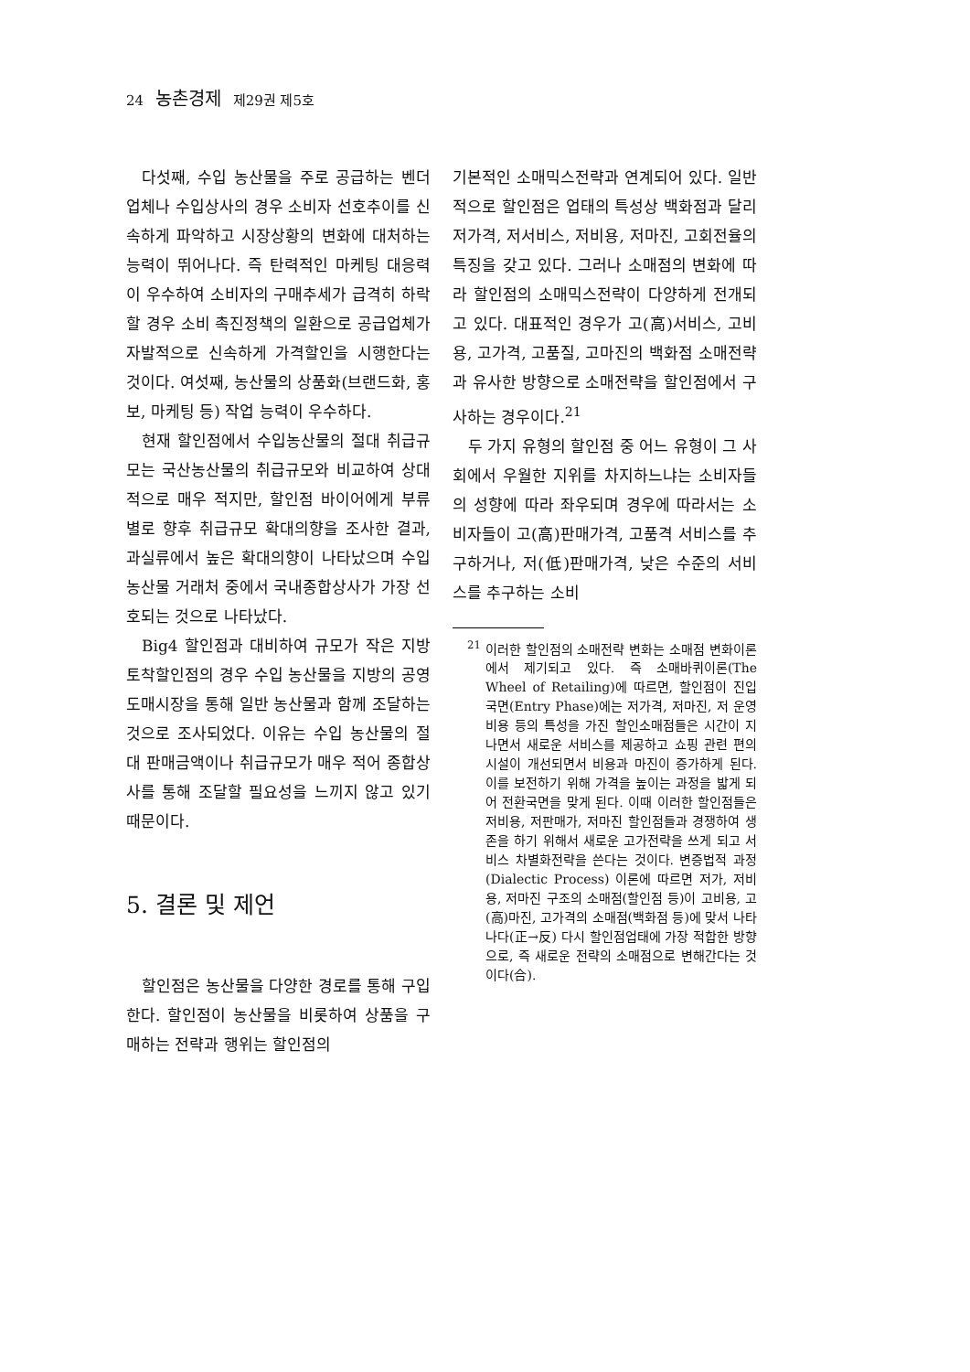24 농촌경제 제29권 제5호
다섯째, 수입 농산물을 주로 공급하는 벤더업체나 수입상사의 경우 소비자 선호추이를 신속하게 파악하고 시장상황의 변화에 대처하는 능력이 뛰어나다. 즉 탄력적인 마케팅 대응력이 우수하여 소비자의 구매추세가 급격히 하락할 경우 소비 촉진정책의 일환으로 공급업체가 자발적으로 신속하게 가격할인을 시행한다는 것이다. 여섯째, 농산물의 상품화(브랜드화, 홍보, 마케팅 등) 작업 능력이 우수하다.
현재 할인점에서 수입농산물의 절대 취급규모는 국산농산물의 취급규모와 비교하여 상대적으로 매우 적지만, 할인점 바이어에게 부류별로 향후 취급규모 확대의향을 조사한 결과, 과실류에서 높은 확대의향이 나타났으며 수입 농산물 거래처 중에서 국내종합상사가 가장 선호되는 것으로 나타났다.
Big4 할인점과 대비하여 규모가 작은 지방토착할인점의 경우 수입 농산물을 지방의 공영도매시장을 통해 일반 농산물과 함께 조달하는 것으로 조사되었다. 이유는 수입 농산물의 절대 판매금액이나 취급규모가 매우 적어 종합상사를 통해 조달할 필요성을 느끼지 않고 있기 때문이다.
5. 결론 및 제언
할인점은 농산물을 다양한 경로를 통해 구입한다. 할인점이 농산물을 비롯하여 상품을 구매하는 전략과 행위는 할인점의
기본적인 소매믹스전략과 연계되어 있다. 일반적으로 할인점은 업태의 특성상 백화점과 달리 저가격, 저서비스, 저비용, 저마진, 고회전율의 특징을 갖고 있다. 그러나 소매점의 변화에 따라 할인점의 소매믹스전략이 다양하게 전개되고 있다. 대표적인 경우가 고(高)서비스, 고비용, 고가격, 고품질, 고마진의 백화점 소매전략과 유사한 방향으로 소매전략을 할인점에서 구사하는 경우이다.<sup>21</sup>
두 가지 유형의 할인점 중 어느 유형이 그 사회에서 우월한 지위를 차지하느냐는 소비자들의 성향에 따라 좌우되며 경우에 따라서는 소비자들이 고(高)판매가격, 고품격 서비스를 추구하거나, 저(低)판매가격, 낮은 수준의 서비스를 추구하는 소비
<sup>21</sup> 이러한 할인점의 소매전략 변화는 소매점 변화이론에서 제기되고 있다. 즉 소매바퀴이론(The Wheel of Retailing)에 따르면, 할인점이 진입국면(Entry Phase)에는 저가격, 저마진, 저 운영비용 등의 특성을 가진 할인소매점들은 시간이 지나면서 새로운 서비스를 제공하고 쇼핑 관련 편의시설이 개선되면서 비용과 마진이 증가하게 된다. 이를 보전하기 위해 가격을 높이는 과정을 밟게 되어 전환국면을 맞게 된다. 이때 이러한 할인점들은 저비용, 저판매가, 저마진 할인점들과 경쟁하여 생존을 하기 위해서 새로운 고가전략을 쓰게 되고 서비스 차별화전략을 쓴다는 것이다. 변증법적 과정(Dialectic Process) 이론에 따르면 저가, 저비용, 저마진 구조의 소매점(할인점 등)이 고비용, 고(高)마진, 고가격의 소매점(백화점 등)에 맞서 나타나다(正→反) 다시 할인점업태에 가장 적합한 방향으로, 즉 새로운 전략의 소매점으로 변해간다는 것이다(合).